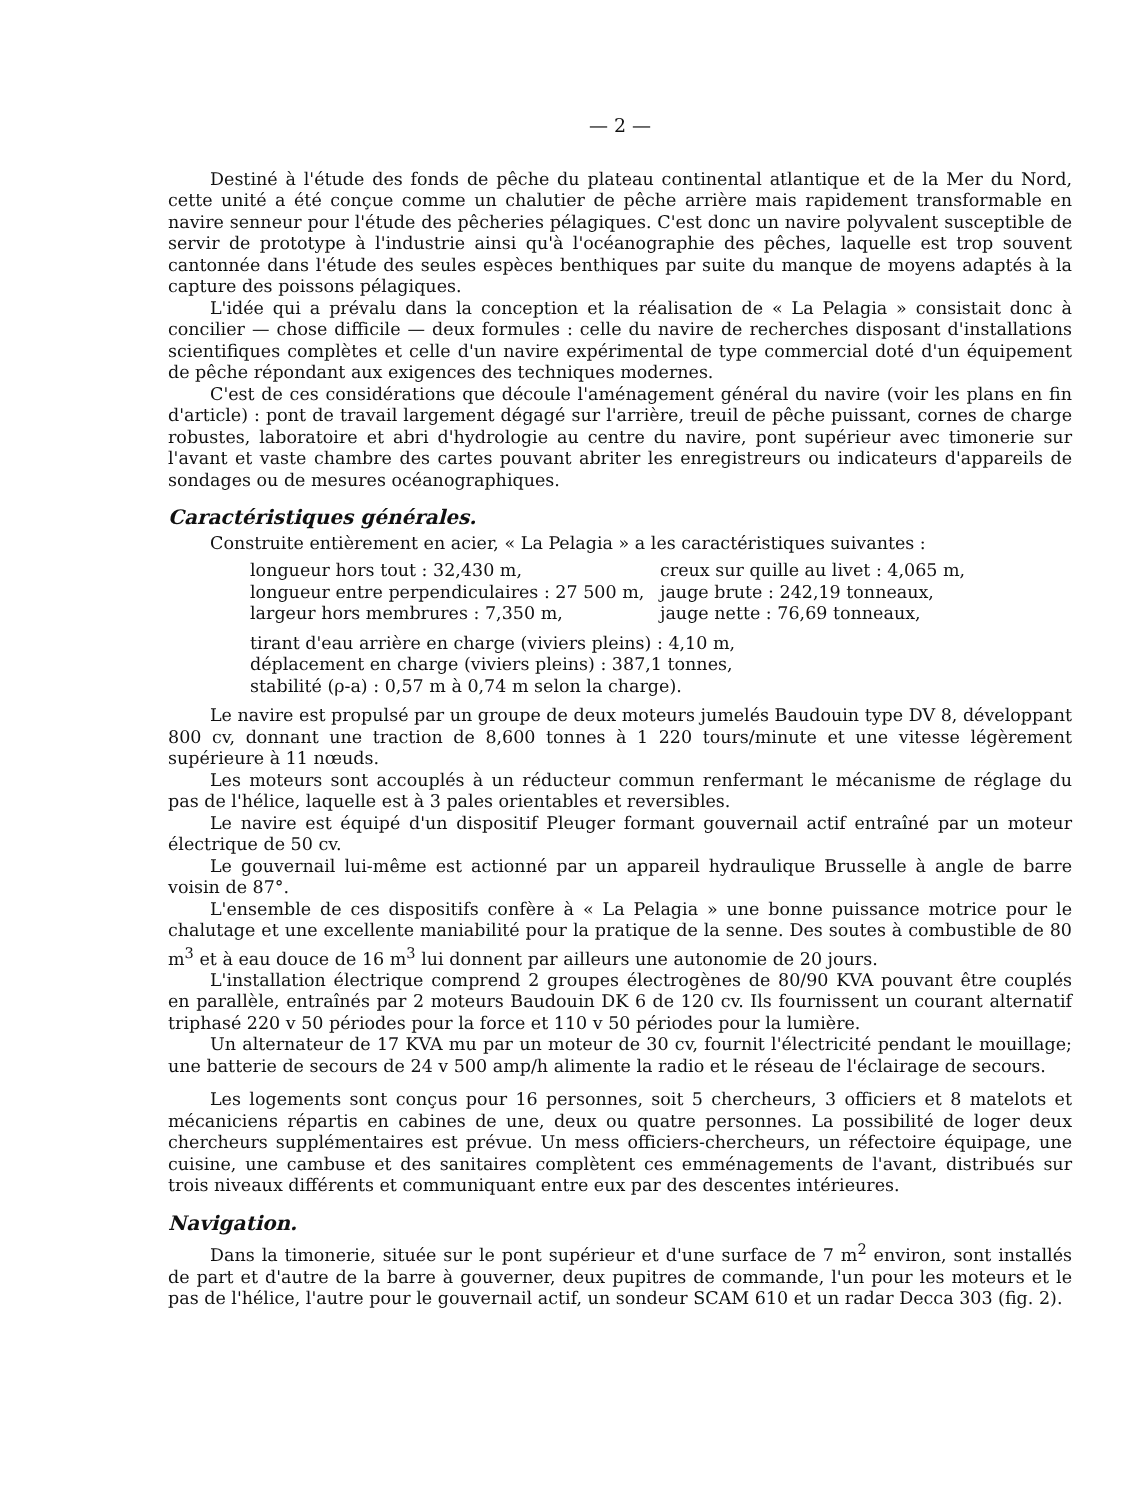— 2 —
Destiné à l'étude des fonds de pêche du plateau continental atlantique et de la Mer du Nord, cette unité a été conçue comme un chalutier de pêche arrière mais rapidement transformable en navire senneur pour l'étude des pêcheries pélagiques. C'est donc un navire polyvalent susceptible de servir de prototype à l'industrie ainsi qu'à l'océanographie des pêches, laquelle est trop souvent cantonnée dans l'étude des seules espèces benthiques par suite du manque de moyens adaptés à la capture des poissons pélagiques.
L'idée qui a prévalu dans la conception et la réalisation de « La Pelagia » consistait donc à concilier — chose difficile — deux formules : celle du navire de recherches disposant d'installations scientifiques complètes et celle d'un navire expérimental de type commercial doté d'un équipement de pêche répondant aux exigences des techniques modernes.
C'est de ces considérations que découle l'aménagement général du navire (voir les plans en fin d'article) : pont de travail largement dégagé sur l'arrière, treuil de pêche puissant, cornes de charge robustes, laboratoire et abri d'hydrologie au centre du navire, pont supérieur avec timonerie sur l'avant et vaste chambre des cartes pouvant abriter les enregistreurs ou indicateurs d'appareils de sondages ou de mesures océanographiques.
Caractéristiques générales.
Construite entièrement en acier, « La Pelagia » a les caractéristiques suivantes :
longueur hors tout : 32,430 m,
creux sur quille au livet : 4,065 m,
longueur entre perpendiculaires : 27 500 m,
jauge brute : 242,19 tonneaux,
largeur hors membrures : 7,350 m,
jauge nette : 76,69 tonneaux,
tirant d'eau arrière en charge (viviers pleins) : 4,10 m,
déplacement en charge (viviers pleins) : 387,1 tonnes,
stabilité (ρ-a) : 0,57 m à 0,74 m selon la charge).
Le navire est propulsé par un groupe de deux moteurs jumelés Baudouin type DV 8, développant 800 cv, donnant une traction de 8,600 tonnes à 1 220 tours/minute et une vitesse légèrement supérieure à 11 nœuds.
Les moteurs sont accouplés à un réducteur commun renfermant le mécanisme de réglage du pas de l'hélice, laquelle est à 3 pales orientables et reversibles.
Le navire est équipé d'un dispositif Pleuger formant gouvernail actif entraîné par un moteur électrique de 50 cv.
Le gouvernail lui-même est actionné par un appareil hydraulique Brusselle à angle de barre voisin de 87°.
L'ensemble de ces dispositifs confère à « La Pelagia » une bonne puissance motrice pour le chalutage et une excellente maniabilité pour la pratique de la senne. Des soutes à combustible de 80 m<sup>3</sup> et à eau douce de 16 m<sup>3</sup> lui donnent par ailleurs une autonomie de 20 jours.
L'installation électrique comprend 2 groupes électrogènes de 80/90 KVA pouvant être couplés en parallèle, entraînés par 2 moteurs Baudouin DK 6 de 120 cv. Ils fournissent un courant alternatif triphasé 220 v 50 périodes pour la force et 110 v 50 périodes pour la lumière.
Un alternateur de 17 KVA mu par un moteur de 30 cv, fournit l'électricité pendant le mouillage; une batterie de secours de 24 v 500 amp/h alimente la radio et le réseau de l'éclairage de secours.
Les logements sont conçus pour 16 personnes, soit 5 chercheurs, 3 officiers et 8 matelots et mécaniciens répartis en cabines de une, deux ou quatre personnes. La possibilité de loger deux chercheurs supplémentaires est prévue. Un mess officiers-chercheurs, un réfectoire équipage, une cuisine, une cambuse et des sanitaires complètent ces emménagements de l'avant, distribués sur trois niveaux différents et communiquant entre eux par des descentes intérieures.
Navigation.
Dans la timonerie, située sur le pont supérieur et d'une surface de 7 m<sup>2</sup> environ, sont installés de part et d'autre de la barre à gouverner, deux pupitres de commande, l'un pour les moteurs et le pas de l'hélice, l'autre pour le gouvernail actif, un sondeur SCAM 610 et un radar Decca 303 (fig. 2).